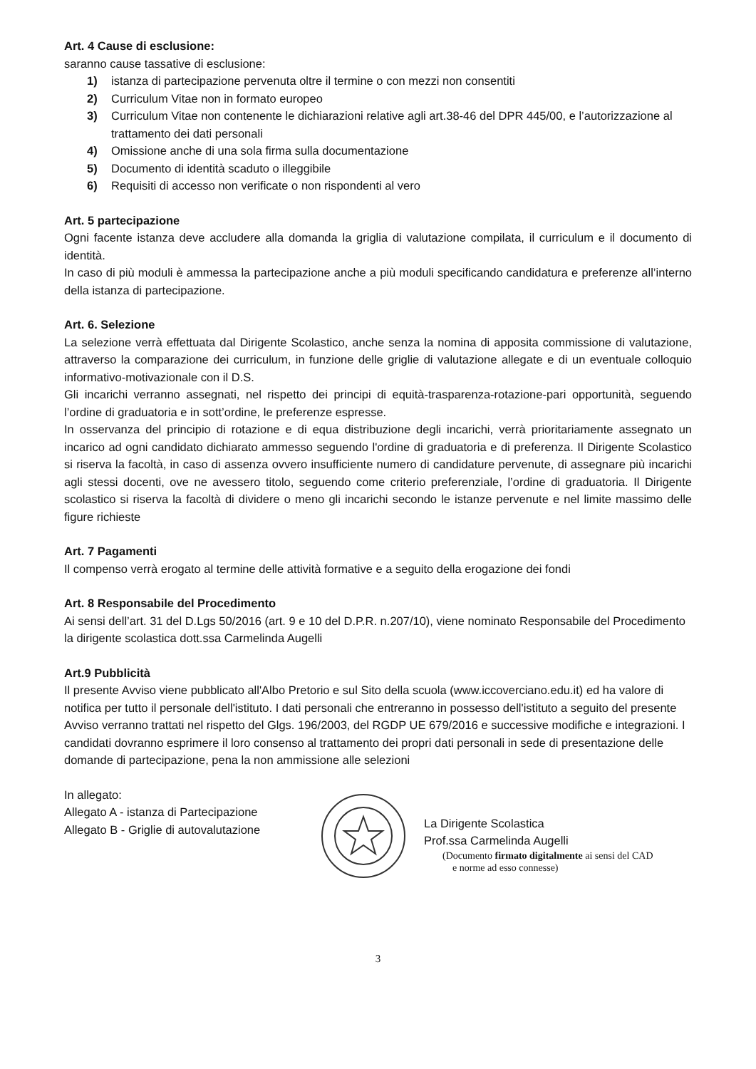Art. 4 Cause di esclusione:
saranno cause tassative di esclusione:
1) istanza di partecipazione pervenuta oltre il termine o con mezzi non consentiti
2) Curriculum Vitae non in formato europeo
3) Curriculum Vitae non contenente le dichiarazioni relative agli art.38-46 del DPR 445/00, e l’autorizzazione al trattamento dei dati personali
4) Omissione anche di una sola firma sulla documentazione
5) Documento di identità scaduto o illeggibile
6) Requisiti di accesso non verificate o non rispondenti al vero
Art. 5 partecipazione
Ogni facente istanza deve accludere alla domanda la griglia di valutazione compilata, il curriculum e il documento di identità.
In caso di più moduli è ammessa la partecipazione anche a più moduli specificando candidatura e preferenze all’interno della istanza di partecipazione.
Art. 6. Selezione
La selezione verrà effettuata dal Dirigente Scolastico, anche senza la nomina di apposita commissione di valutazione, attraverso la comparazione dei curriculum, in funzione delle griglie di valutazione allegate e di un eventuale colloquio informativo-motivazionale con il D.S.
Gli incarichi verranno assegnati, nel rispetto dei principi di equità-trasparenza-rotazione-pari opportunità, seguendo l’ordine di graduatoria e in sott’ordine, le preferenze espresse.
In osservanza del principio di rotazione e di equa distribuzione degli incarichi, verrà prioritariamente assegnato un incarico ad ogni candidato dichiarato ammesso seguendo l'ordine di graduatoria e di preferenza. Il Dirigente Scolastico si riserva la facoltà, in caso di assenza ovvero insufficiente numero di candidature pervenute, di assegnare più incarichi agli stessi docenti, ove ne avessero titolo, seguendo come criterio preferenziale, l’ordine di graduatoria. Il Dirigente scolastico si riserva la facoltà di dividere o meno gli incarichi secondo le istanze pervenute e nel limite massimo delle figure richieste
Art. 7 Pagamenti
Il compenso verrà erogato al termine delle attività formative e a seguito della erogazione dei fondi
Art. 8 Responsabile del Procedimento
Ai sensi dell’art. 31 del D.Lgs 50/2016 (art. 9 e 10 del D.P.R. n.207/10), viene nominato Responsabile del Procedimento la dirigente scolastica dott.ssa Carmelinda Augelli
Art.9 Pubblicità
Il presente Avviso viene pubblicato all'Albo Pretorio e sul Sito della scuola (www.iccoverciano.edu.it) ed ha valore di notifica per tutto il personale dell'istituto. I dati personali che entreranno in possesso dell'istituto a seguito del presente Avviso verranno trattati nel rispetto del Glgs. 196/2003, del RGDP UE 679/2016 e successive modifiche e integrazioni. I candidati dovranno esprimere il loro consenso al trattamento dei propri dati personali in sede di presentazione delle domande di partecipazione, pena la non ammissione alle selezioni
In allegato:
Allegato A - istanza di Partecipazione
Allegato B - Griglie di autovalutazione
La Dirigente Scolastica
Prof.ssa Carmelinda Augelli
(Documento firmato digitalmente ai sensi del CAD
e norme ad esso connesse)
3